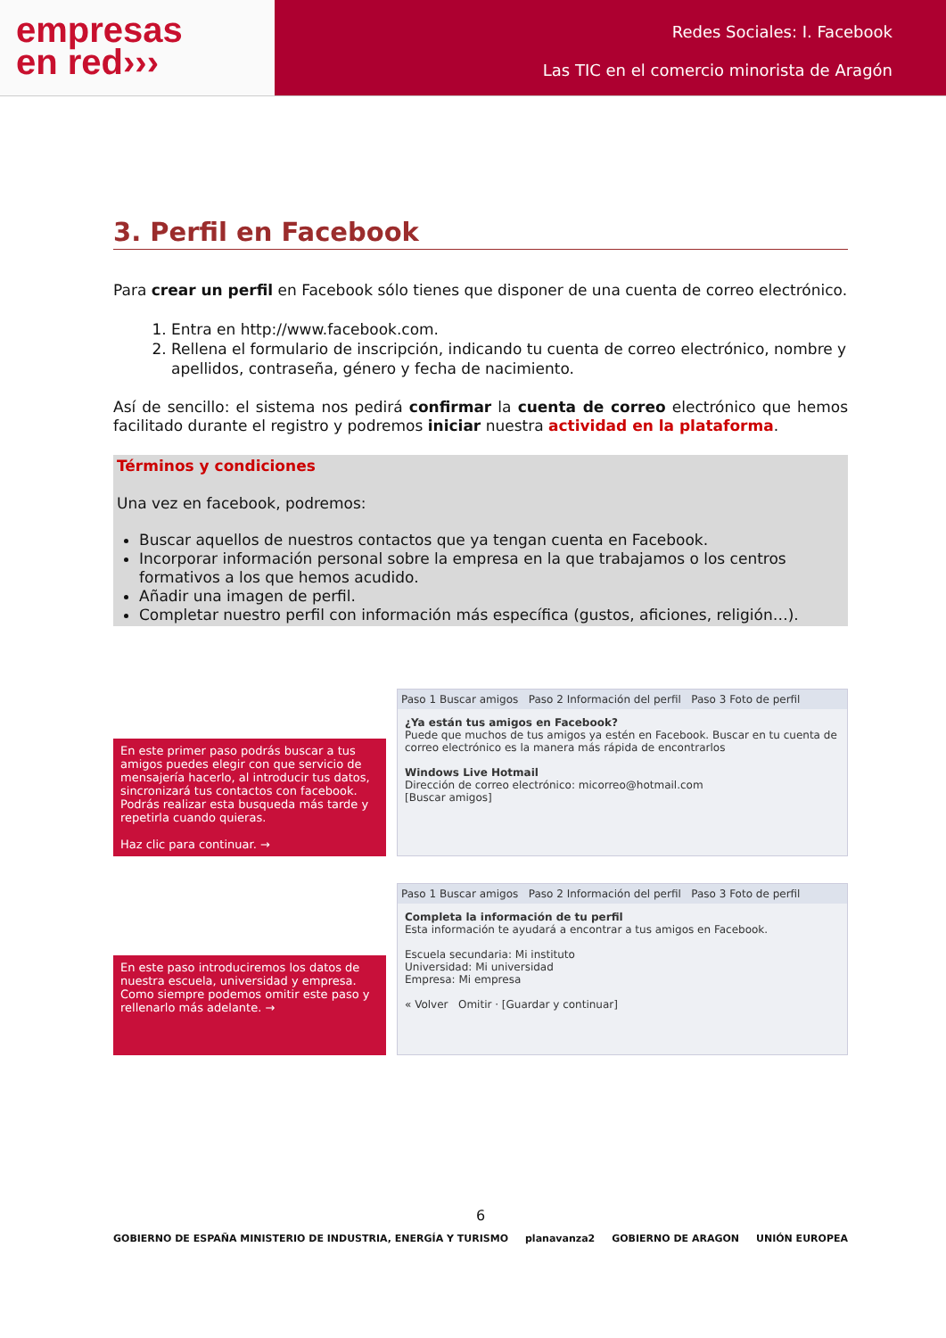empresas
en red›››
Redes Sociales: I. Facebook
Las TIC en el comercio minorista de Aragón
3. Perfil en Facebook
Para crear un perfil en Facebook sólo tienes que disponer de una cuenta de correo electrónico.
1. Entra en http://www.facebook.com.
2. Rellena el formulario de inscripción, indicando tu cuenta de correo electrónico, nombre y apellidos, contraseña, género y fecha de nacimiento.
Así de sencillo: el sistema nos pedirá confirmar la cuenta de correo electrónico que hemos facilitado durante el registro y podremos iniciar nuestra actividad en la plataforma.
Términos y condiciones
Una vez en facebook, podremos:
Buscar aquellos de nuestros contactos que ya tengan cuenta en Facebook.
Incorporar información personal sobre la empresa en la que trabajamos o los centros formativos a los que hemos acudido.
Añadir una imagen de perfil.
Completar nuestro perfil con información más específica (gustos, aficiones, religión…).
En este primer paso podrás buscar a tus amigos puedes elegir con que servicio de mensajería hacerlo, al introducir tus datos, sincronizará tus contactos con facebook. Podrás realizar esta busqueda más tarde y repetirla cuando quieras.
Haz clic para continuar. →
Paso 1 Buscar amigos Paso 2 Información del perfil Paso 3 Foto de perfil
¿Ya están tus amigos en Facebook?
Puede que muchos de tus amigos ya estén en Facebook. Buscar en tu cuenta de correo electrónico es la manera más rápida de encontrarlos
Windows Live Hotmail
Dirección de correo electrónico: micorreo@hotmail.com
[Buscar amigos]
En este paso introduciremos los datos de nuestra escuela, universidad y empresa. Como siempre podemos omitir este paso y rellenarlo más adelante. →
Paso 1 Buscar amigos Paso 2 Información del perfil Paso 3 Foto de perfil
Completa la información de tu perfil
Esta información te ayudará a encontrar a tus amigos en Facebook.
Escuela secundaria: Mi instituto
Universidad: Mi universidad
Empresa: Mi empresa
« Volver Omitir · [Guardar y continuar]
6
GOBIERNO DE ESPAÑA MINISTERIO DE INDUSTRIA, ENERGÍA Y TURISMO planavanza2 GOBIERNO DE ARAGON UNIÓN EUROPEA